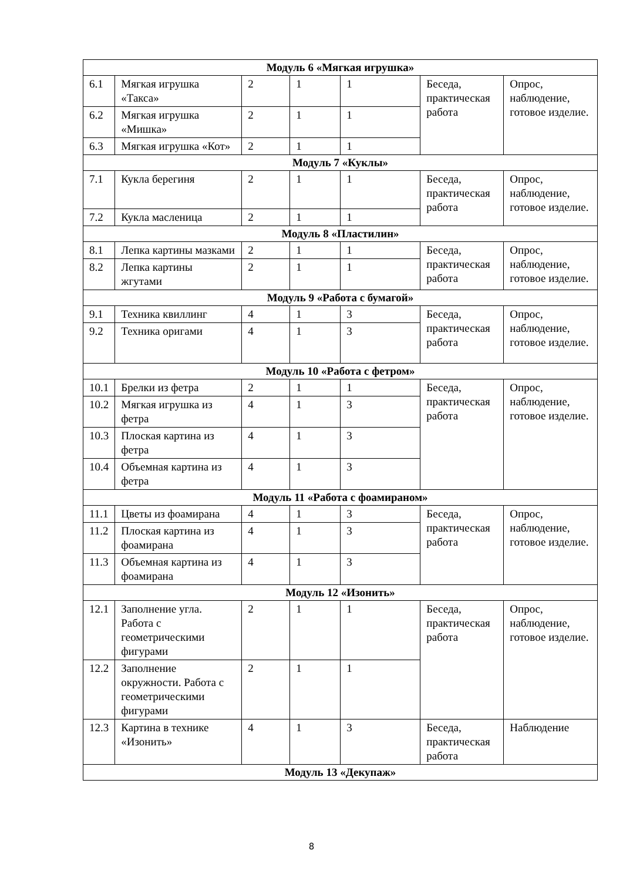| Модуль 6 «Мягкая игрушка» | | | | | | |
| 6.1 | Мягкая игрушка «Такса» | 2 | 1 | 1 | Беседа, практическая работа | Опрос, наблюдение, готовое изделие. |
| 6.2 | Мягкая игрушка «Мишка» | 2 | 1 | 1 | | |
| 6.3 | Мягкая игрушка «Кот» | 2 | 1 | 1 | | |
| Модуль 7 «Куклы» | | | | | | |
| 7.1 | Кукла берегиня | 2 | 1 | 1 | Беседа, практическая работа | Опрос, наблюдение, готовое изделие. |
| 7.2 | Кукла масленица | 2 | 1 | 1 | | |
| Модуль 8 «Пластилин» | | | | | | |
| 8.1 | Лепка картины мазками | 2 | 1 | 1 | Беседа, практическая работа | Опрос, наблюдение, готовое изделие. |
| 8.2 | Лепка картины жгутами | 2 | 1 | 1 | | |
| Модуль 9 «Работа с бумагой» | | | | | | |
| 9.1 | Техника квиллинг | 4 | 1 | 3 | Беседа, практическая работа | Опрос, наблюдение, готовое изделие. |
| 9.2 | Техника оригами | 4 | 1 | 3 | | |
| Модуль 10 «Работа с фетром» | | | | | | |
| 10.1 | Брелки из фетра | 2 | 1 | 1 | Беседа, практическая работа | Опрос, наблюдение, готовое изделие. |
| 10.2 | Мягкая игрушка из фетра | 4 | 1 | 3 | | |
| 10.3 | Плоская картина из фетра | 4 | 1 | 3 | | |
| 10.4 | Объемная картина из фетра | 4 | 1 | 3 | | |
| Модуль 11 «Работа с фоамираном» | | | | | | |
| 11.1 | Цветы из фоамирана | 4 | 1 | 3 | Беседа, практическая работа | Опрос, наблюдение, готовое изделие. |
| 11.2 | Плоская картина из фоамирана | 4 | 1 | 3 | | |
| 11.3 | Объемная картина из фоамирана | 4 | 1 | 3 | | |
| Модуль 12 «Изонить» | | | | | | |
| 12.1 | Заполнение угла. Работа с геометрическими фигурами | 2 | 1 | 1 | Беседа, практическая работа | Опрос, наблюдение, готовое изделие. |
| 12.2 | Заполнение окружности. Работа с геометрическими фигурами | 2 | 1 | 1 | | |
| 12.3 | Картина в технике «Изонить» | 4 | 1 | 3 | Беседа, практическая работа | Наблюдение |
| Модуль 13 «Декупаж» | | | | | | |
8